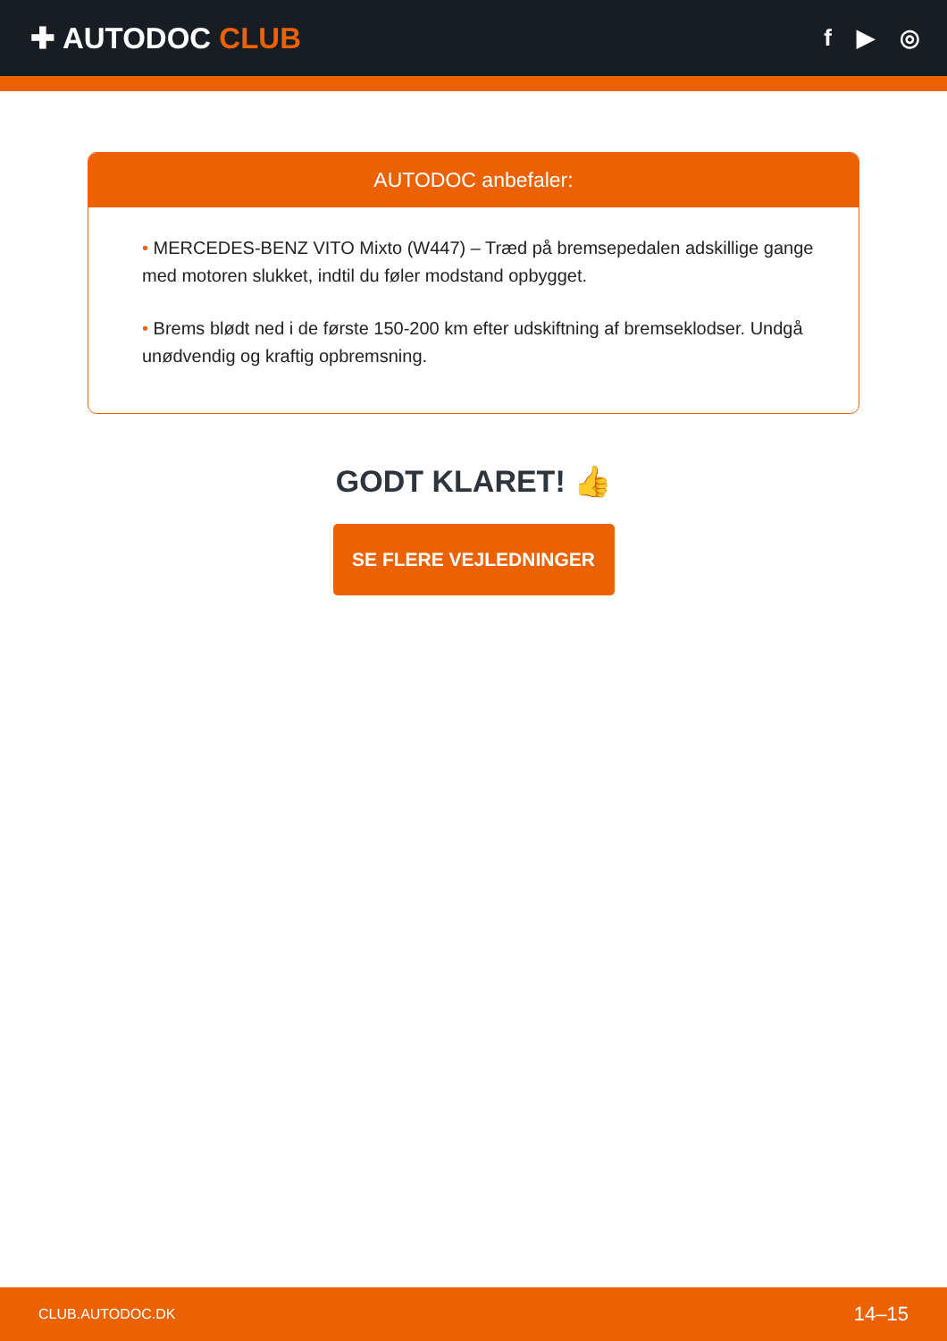✚ AUTODOC CLUB
f ▶ ◎
AUTODOC anbefaler:
• MERCEDES-BENZ VITO Mixto (W447) – Træd på bremsepedalen adskillige gange med motoren slukket, indtil du føler modstand opbygget.
• Brems blødt ned i de første 150-200 km efter udskiftning af bremseklodser. Undgå unødvendig og kraftig opbremsning.
GODT KLARET! 👍
SE FLERE VEJLEDNINGER
CLUB.AUTODOC.DK 14–15